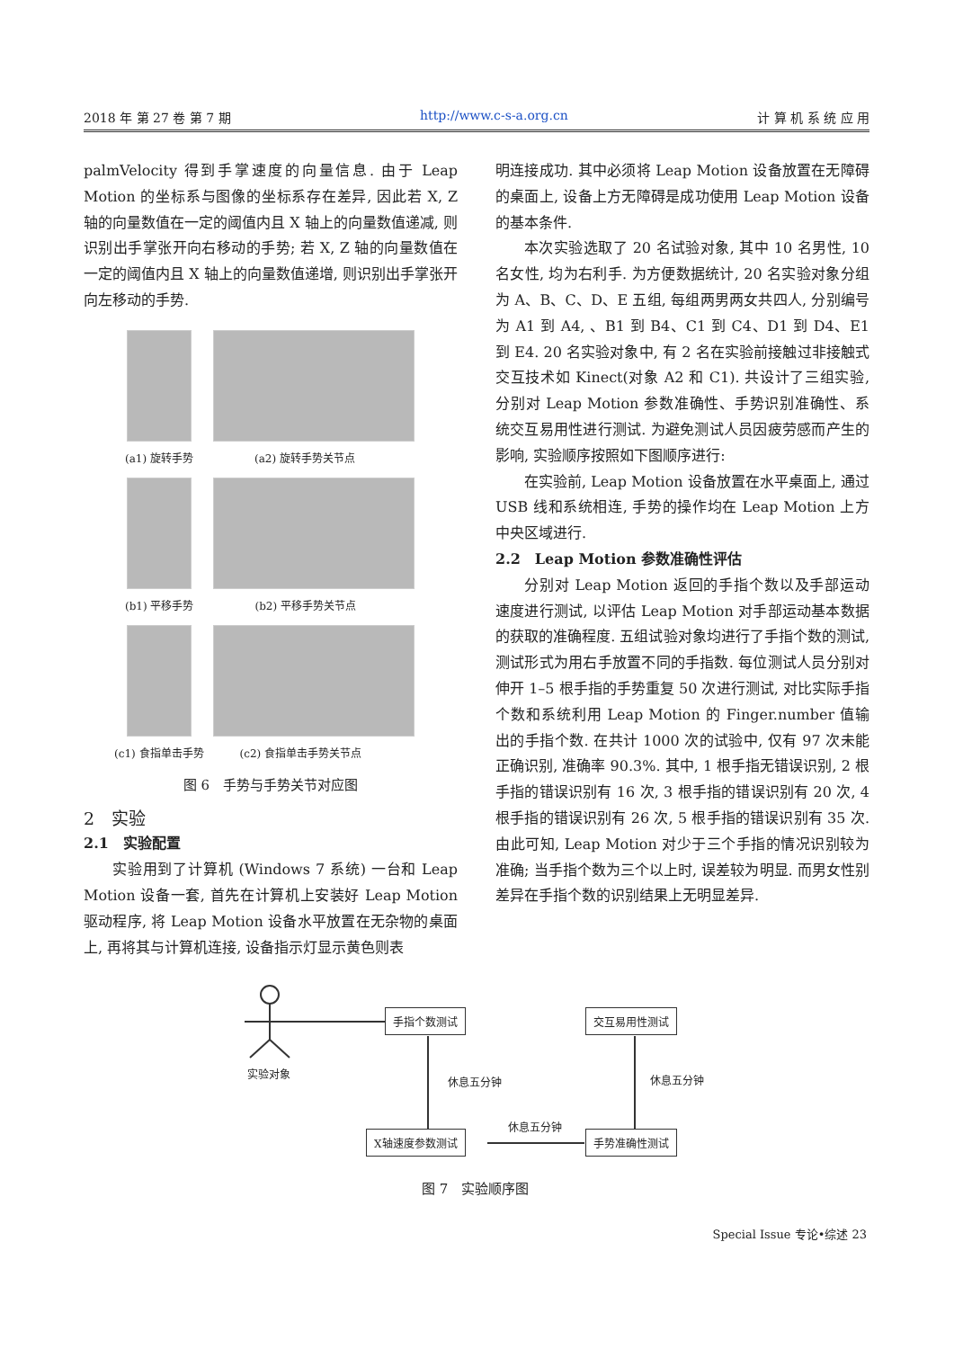2018 年 第 27 卷 第 7 期 http://www.c-s-a.org.cn 计 算 机 系 统 应 用
palmVelocity 得到手掌速度的向量信息. 由于 Leap Motion 的坐标系与图像的坐标系存在差异, 因此若 X, Z 轴的向量数值在一定的阈值内且 X 轴上的向量数值递减, 则识别出手掌张开向右移动的手势; 若 X, Z 轴的向量数值在一定的阈值内且 X 轴上的向量数值递增, 则识别出手掌张开向左移动的手势.
(a1) 旋转手势 (a2) 旋转手势关节点
(b1) 平移手势 (b2) 平移手势关节点
(c1) 食指单击手势 (c2) 食指单击手势关节点
图 6　手势与手势关节对应图
2　实验
2.1　实验配置
实验用到了计算机 (Windows 7 系统) 一台和 Leap Motion 设备一套, 首先在计算机上安装好 Leap Motion 驱动程序, 将 Leap Motion 设备水平放置在无杂物的桌面上, 再将其与计算机连接, 设备指示灯显示黄色则表
明连接成功. 其中必须将 Leap Motion 设备放置在无障碍的桌面上, 设备上方无障碍是成功使用 Leap Motion 设备的基本条件.
本次实验选取了 20 名试验对象, 其中 10 名男性, 10 名女性, 均为右利手. 为方便数据统计, 20 名实验对象分组为 A、B、C、D、E 五组, 每组两男两女共四人, 分别编号为 A1 到 A4, 、B1 到 B4、C1 到 C4、D1 到 D4、E1 到 E4. 20 名实验对象中, 有 2 名在实验前接触过非接触式交互技术如 Kinect(对象 A2 和 C1). 共设计了三组实验, 分别对 Leap Motion 参数准确性、手势识别准确性、系统交互易用性进行测试. 为避免测试人员因疲劳感而产生的影响, 实验顺序按照如下图顺序进行:
在实验前, Leap Motion 设备放置在水平桌面上, 通过 USB 线和系统相连, 手势的操作均在 Leap Motion 上方中央区域进行.
2.2　Leap Motion 参数准确性评估
分别对 Leap Motion 返回的手指个数以及手部运动速度进行测试, 以评估 Leap Motion 对手部运动基本数据的获取的准确程度. 五组试验对象均进行了手指个数的测试, 测试形式为用右手放置不同的手指数. 每位测试人员分别对伸开 1–5 根手指的手势重复 50 次进行测试, 对比实际手指个数和系统利用 Leap Motion 的 Finger.number 值输出的手指个数. 在共计 1000 次的试验中, 仅有 97 次未能正确识别, 准确率 90.3%. 其中, 1 根手指无错误识别, 2 根手指的错误识别有 16 次, 3 根手指的错误识别有 20 次, 4 根手指的错误识别有 26 次, 5 根手指的错误识别有 35 次. 由此可知, Leap Motion 对少于三个手指的情况识别较为准确; 当手指个数为三个以上时, 误差较为明显. 而男女性别差异在手指个数的识别结果上无明显差异.
手指个数测试 交互易用性测试
实验对象
休息五分钟 休息五分钟
休息五分钟
X轴速度参数测试 手势准确性测试
图 7　实验顺序图
Special Issue 专论•综述 23